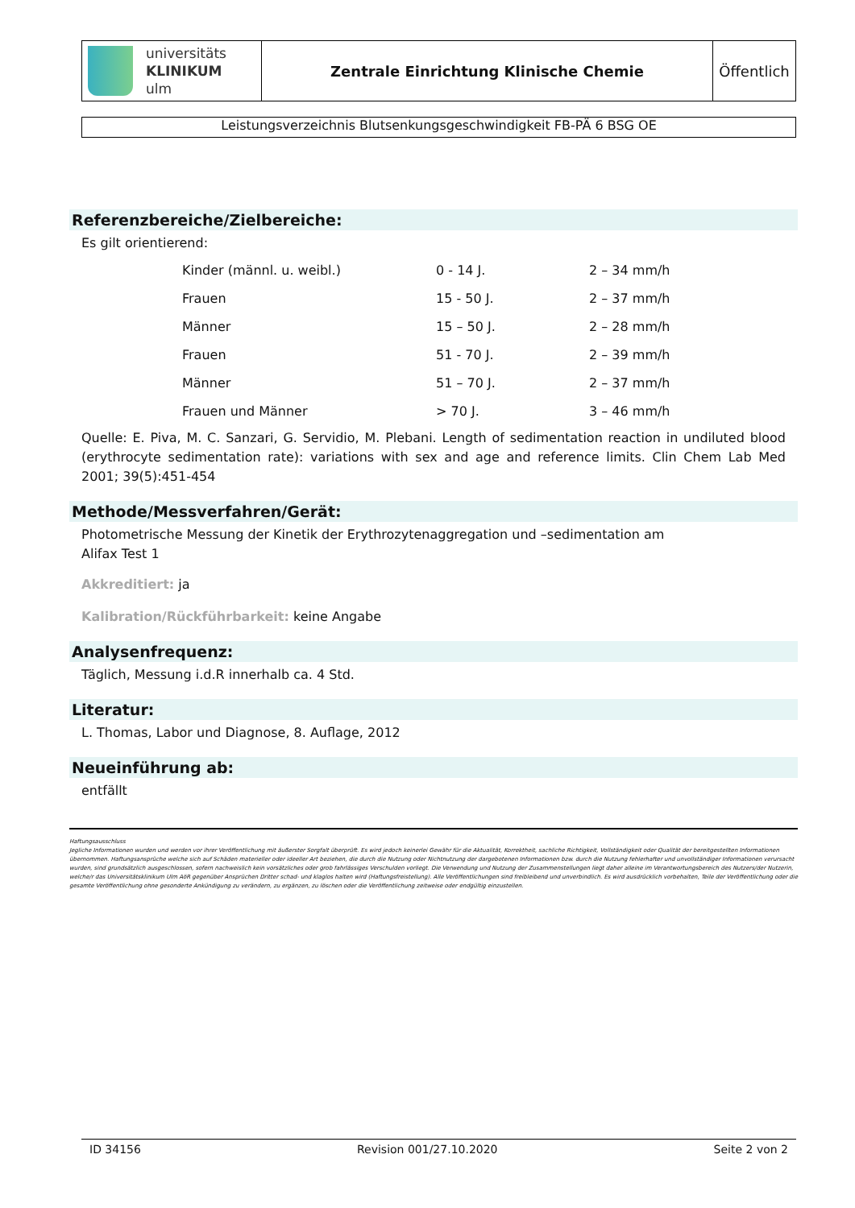| universitäts KLINIKUM ulm | Zentrale Einrichtung Klinische Chemie | Öffentlich |
Leistungsverzeichnis Blutsenkungsgeschwindigkeit FB-PÄ 6 BSG OE
Referenzbereiche/Zielbereiche:
Es gilt orientierend:
| Kinder (männl. u. weibl.) | 0 - 14 J. | 2 – 34 mm/h |
| Frauen | 15 - 50 J. | 2 – 37 mm/h |
| Männer | 15 – 50 J. | 2 – 28 mm/h |
| Frauen | 51 - 70 J. | 2 – 39 mm/h |
| Männer | 51 – 70 J. | 2 – 37 mm/h |
| Frauen und Männer | > 70 J. | 3 – 46 mm/h |
Quelle: E. Piva, M. C. Sanzari, G. Servidio, M. Plebani. Length of sedimentation reaction in undiluted blood (erythrocyte sedimentation rate): variations with sex and age and reference limits. Clin Chem Lab Med 2001; 39(5):451-454
Methode/Messverfahren/Gerät:
Photometrische Messung der Kinetik der Erythrozytenaggregation und –sedimentation am
Alifax Test 1
Akkreditiert: ja
Kalibration/Rückführbarkeit: keine Angabe
Analysenfrequenz:
Täglich, Messung i.d.R innerhalb ca. 4 Std.
Literatur:
L. Thomas, Labor und Diagnose, 8. Auflage, 2012
Neueinführung ab:
entfällt
Haftungsausschluss
Jegliche Informationen wurden und werden vor ihrer Veröffentlichung mit äußerster Sorgfalt überprüft. Es wird jedoch keinerlei Gewähr für die Aktualität, Korrektheit, sachliche Richtigkeit, Vollständigkeit oder Qualität der bereitgestellten Informationen übernommen. Haftungsansprüche welche sich auf Schäden materieller oder ideeller Art beziehen, die durch die Nutzung oder Nichtnutzung der dargebotenen Informationen bzw. durch die Nutzung fehlerhafter und unvollständiger Informationen verursacht wurden, sind grundsätzlich ausgeschlossen, sofern nachweislich kein vorsätzliches oder grob fahrlässiges Verschulden vorliegt. Die Verwendung und Nutzung der Zusammenstellungen liegt daher alleine im Verantwortungsbereich des Nutzers/der Nutzerin, welche/r das Universitätsklinikum Ulm AöR gegenüber Ansprüchen Dritter schad- und klaglos halten wird (Haftungsfreistellung). Alle Veröffentlichungen sind freibleibend und unverbindlich. Es wird ausdrücklich vorbehalten, Teile der Veröffentlichung oder die gesamte Veröffentlichung ohne gesonderte Ankündigung zu verändern, zu ergänzen, zu löschen oder die Veröffentlichung zeitweise oder endgültig einzustellen.
ID 34156 Revision 001/27.10.2020 Seite 2 von 2